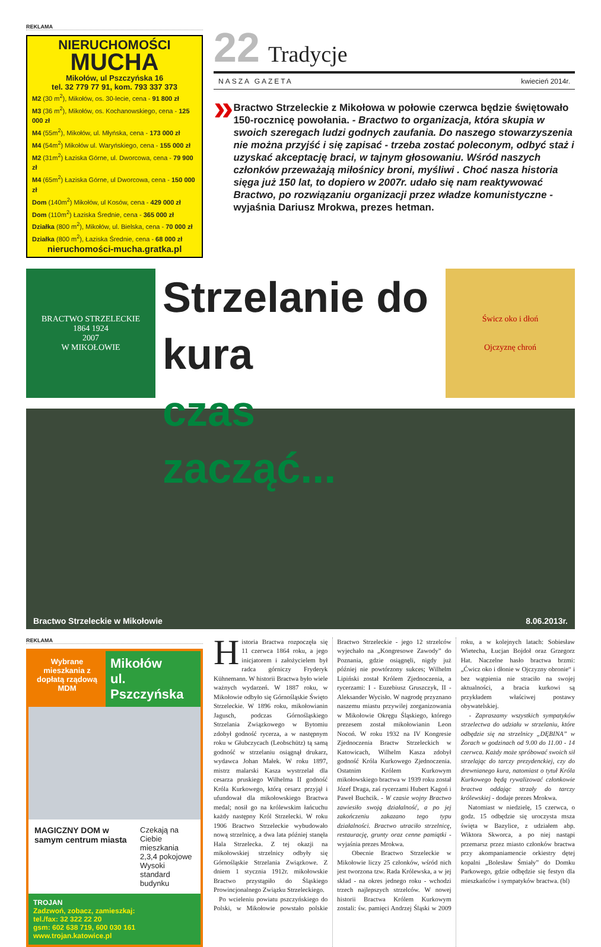REKLAMA
NIERUCHOMOŚCI
MUCHA
Mikołów, ul Pszczyńska 16
tel. 32 779 77 91, kom. 793 337 373
M2 (30 m<sup>2</sup>), Mikołów, os. 30-lecie, cena - 91 800 zł
M3 (36 m<sup>2</sup>), Mikołów, os. Kochanowskiego, cena - 125 000 zł
M4 (55m<sup>2</sup>), Mikołów, ul. Młyńska, cena - 173 000 zł
M4 (54m<sup>2</sup>) Mikołów ul. Waryńskiego, cena - 155 000 zł
M2 (31m<sup>2</sup>) Łaziska Górne, ul. Dworcowa, cena - 79 900 zł
M4 (65m<sup>2</sup>) Łaziska Górne, ul Dworcowa, cena - 150 000 zł
Dom (140m<sup>2</sup>) Mikołów, ul Kosów, cena - 429 000 zł
Dom (110m<sup>2</sup>) Łaziska Średnie, cena - 365 000 zł
Działka (800 m<sup>2</sup>), Mikołów, ul. Bielska, cena - 70 000 zł
Działka (800 m<sup>2</sup>), Łaziska Średnie, cena - 68 000 zł
nieruchomości-mucha.gratka.pl
22 Tradycje
NASZA GAZETA kwiecień 2014r.
»
Bractwo Strzeleckie z Mikołowa w połowie czerwca będzie świętowało 150-rocznicę powołania. - Bractwo to organizacja, która skupia w swoich szeregach ludzi godnych zaufania. Do naszego stowarzyszenia nie można przyjść i się zapisać - trzeba zostać poleconym, odbyć staż i uzyskać akceptację braci, w tajnym głosowaniu. Wśród naszych członków przeważają miłośnicy broni, myśliwi . Choć nasza historia sięga już 150 lat, to dopiero w 2007r. udało się nam reaktywować Bractwo, po rozwiązaniu organizacji przez władze komunistyczne - wyjaśnia Dariusz Mrokwa, prezes hetman.
BRACTWO STRZELECKIE
1864 1924
2007
W MIKOŁOWIE
Strzelanie do kura
czas zacząć...
Świcz oko i dłoń
Ojczyznę chroń
Bractwo Strzeleckie w Mikołowie 8.06.2013r.
REKLAMA
Wybrane mieszkania z dopłatą rządową MDM
Mikołów
ul. Pszczyńska
MAGICZNY DOM w samym centrum miasta
Czekają na Ciebie
mieszkania 2,3,4 pokojowe
Wysoki standard budynku
TROJAN
Zadzwoń, zobacz, zamieszkaj:
tel./fax: 32 322 22 20
gsm: 602 638 719, 600 030 161
www.trojan.katowice.pl
Historia Bractwa rozpoczęła się 11 czerwca 1864 roku, a jego inicjatorem i założycielem był radca górniczy Fryderyk Kühnemann. W historii Bractwa było wiele ważnych wydarzeń. W 1887 roku, w Mikołowie odbyło się Górnośląskie Święto Strzeleckie. W 1896 roku, mikołowianin Jagusch, podczas Górnośląskiego Strzelania Związkowego w Bytomiu zdobył godność rycerza, a w następnym roku w Głubczycach (Leobschütz) tą samą godność w strzelaniu osiągnął drukarz, wydawca Johan Małek. W roku 1897, mistrz malarski Kasza wystrzelał dla cesarza pruskiego Wilhelma II godność Króla Kurkowego, którą cesarz przyjął i ufundował dla mikołowskiego Bractwa medal; nosił go na królewskim łańcuchu każdy następny Król Strzelecki. W roku 1906 Bractwo Strzeleckie wybudowało nową strzelnicę, a dwa lata później stanęła Hala Strzelecka. Z tej okazji na mikołowskiej strzelnicy odbyły się Górnośląskie Strzelania Związkowe. Z dniem 1 stycznia 1912r. mikołowskie Bractwo przystąpiło do Śląskiego Prowincjonalnego Związku Strzeleckiego.
Po wcieleniu powiatu pszczyńskiego do Polski, w Mikołowie powstało polskie Bractwo Strzeleckie - jego 12 strzelców wyjechało na „Kongresowe Zawody” do Poznania, gdzie osiągnęli, nigdy już później nie powtórzony sukces; Wilhelm Lipiński został Królem Zjednoczenia, a rycerzami: I - Euzebiusz Gruszczyk, II - Aleksander Wycisło. W nagrodę przyznano naszemu miastu przywilej zorganizowania w Mikołowie Okręgu Śląskiego, którego prezesem został mikołowianin Leon Nocoń. W roku 1932 na IV Kongresie Zjednoczenia Bractw Strzeleckich w Katowicach, Wilhelm Kasza zdobył godność Króla Kurkowego Zjednoczenia. Ostatnim Królem Kurkowym mikołowskiego bractwa w 1939 roku został Józef Draga, zaś rycerzami Hubert Kagoń i Paweł Buchcik. - W czasie wojny Bractwo zawiesiło swoją działalność, a po jej zakończeniu zakazano tego typu działalności. Bractwo utraciło strzelnicę, restaurację, grunty oraz cenne pamiątki - wyjaśnia prezes Mrokwa.
Obecnie Bractwo Strzeleckie w Mikołowie liczy 25 członków, wśród nich jest tworzona tzw. Rada Królewska, a w jej skład - na okres jednego roku - wchodzi trzech najlepszych strzelców. W nowej historii Bractwa Królem Kurkowym zostali: św. pamięci Andrzej Śląski w 2009 roku, a w kolejnych latach: Sobiesław Wietecha, Łucjan Bojdoł oraz Grzegorz Hat. Naczelne hasło bractwa brzmi: „Ćwicz oko i dłonie w Ojczyzny obronie“ i bez wątpienia nie straciło na swojej aktualności, a bracia kurkowi są przykładem właściwej postawy obywatelskiej.
- Zapraszamy wszystkich sympatyków strzelectwa do udziału w strzelaniu, które odbędzie się na strzelnicy „DĘBINA” w Żorach w godzinach od 9.00 do 11.00 - 14 czerwca. Każdy może spróbować swoich sił strzelając do tarczy prezydenckiej, czy do drewnianego kura, natomiast o tytuł Króla Kurkowego będą rywalizować członkowie bractwa oddając strzały do tarczy królewskiej - dodaje prezes Mrokwa.
Natomiast w niedzielę, 15 czerwca, o godz. 15 odbędzie się uroczysta msza święta w Bazylice, z udziałem abp. Wiktora Skworca, a po niej nastąpi przemarsz przez miasto członków bractwa przy akompaniamencie orkiestry dętej kopalni „Bolesław Śmiały” do Domku Parkowego, gdzie odbędzie się festyn dla mieszkańców i sympatyków bractwa. (bl)